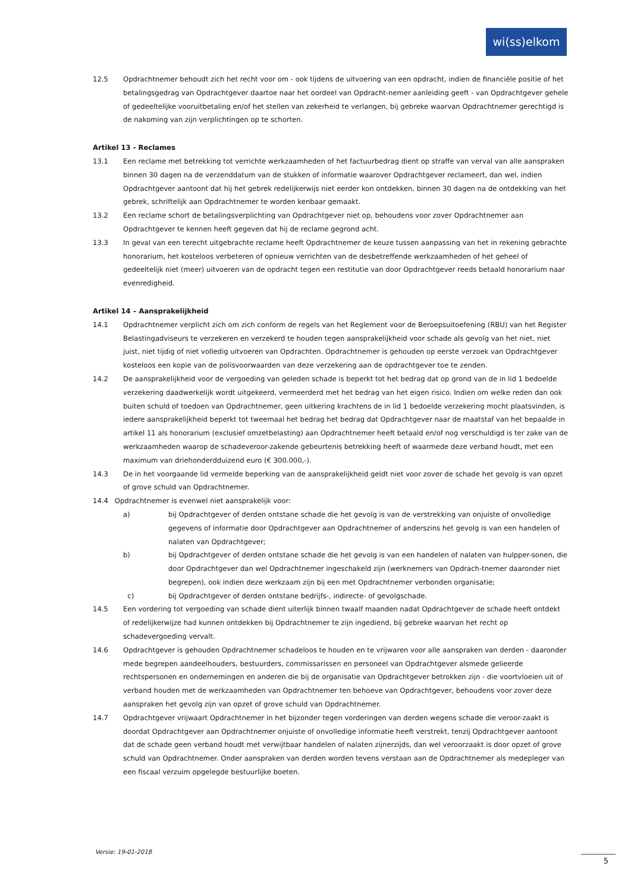wi(ss)elkom
12.5 Opdrachtnemer behoudt zich het recht voor om - ook tijdens de uitvoering van een opdracht, indien de financiële positie of het betalingsgedrag van Opdrachtgever daartoe naar het oordeel van Opdracht-nemer aanleiding geeft - van Opdrachtgever gehele of gedeeltelijke vooruitbetaling en/of het stellen van zekerheid te verlangen, bij gebreke waarvan Opdrachtnemer gerechtigd is de nakoming van zijn verplichtingen op te schorten.
Artikel 13 - Reclames
13.1 Een reclame met betrekking tot verrichte werkzaamheden of het factuurbedrag dient op straffe van verval van alle aanspraken binnen 30 dagen na de verzenddatum van de stukken of informatie waarover Opdrachtgever reclameert, dan wel, indien Opdrachtgever aantoont dat hij het gebrek redelijkerwijs niet eerder kon ontdekken, binnen 30 dagen na de ontdekking van het gebrek, schriftelijk aan Opdrachtnemer te worden kenbaar gemaakt.
13.2 Een reclame schort de betalingsverplichting van Opdrachtgever niet op, behoudens voor zover Opdrachtnemer aan Opdrachtgever te kennen heeft gegeven dat hij de reclame gegrond acht.
13.3 In geval van een terecht uitgebrachte reclame heeft Opdrachtnemer de keuze tussen aanpassing van het in rekening gebrachte honorarium, het kosteloos verbeteren of opnieuw verrichten van de desbetreffende werkzaamheden of het geheel of gedeeltelijk niet (meer) uitvoeren van de opdracht tegen een restitutie van door Opdrachtgever reeds betaald honorarium naar evenredigheid.
Artikel 14 – Aansprakelijkheid
14.1 Opdrachtnemer verplicht zich om zich conform de regels van het Reglement voor de Beroepsuitoefening (RBU) van het Register Belastingadviseurs te verzekeren en verzekerd te houden tegen aansprakelijkheid voor schade als gevolg van het niet, niet juist, niet tijdig of niet volledig uitvoeren van Opdrachten. Opdrachtnemer is gehouden op eerste verzoek van Opdrachtgever kosteloos een kopie van de polisvoorwaarden van deze verzekering aan de opdrachtgever toe te zenden.
14.2 De aansprakelijkheid voor de vergoeding van geleden schade is beperkt tot het bedrag dat op grond van de in lid 1 bedoelde verzekering daadwerkelijk wordt uitgekeerd, vermeerderd met het bedrag van het eigen risico. Indien om welke reden dan ook buiten schuld of toedoen van Opdrachtnemer, geen uitkering krachtens de in lid 1 bedoelde verzekering mocht plaatsvinden, is iedere aansprakelijkheid beperkt tot tweemaal het bedrag het bedrag dat Opdrachtgever naar de maatstaf van het bepaalde in artikel 11 als honorarium (exclusief omzetbelasting) aan Opdrachtnemer heeft betaald en/of nog verschuldigd is ter zake van de werkzaamheden waarop de schadeveroor-zakende gebeurtenis betrekking heeft of waarmede deze verband houdt, met een maximum van driehonderdduizend euro (€ 300.000,-).
14.3 De in het voorgaande lid vermelde beperking van de aansprakelijkheid geldt niet voor zover de schade het gevolg is van opzet of grove schuld van Opdrachtnemer.
14.4 Opdrachtnemer is evenwel niet aansprakelijk voor:
a) bij Opdrachtgever of derden ontstane schade die het gevolg is van de verstrekking van onjuiste of onvolledige gegevens of informatie door Opdrachtgever aan Opdrachtnemer of anderszins het gevolg is van een handelen of nalaten van Opdrachtgever;
b) bij Opdrachtgever of derden ontstane schade die het gevolg is van een handelen of nalaten van hulpper-sonen, die door Opdrachtgever dan wel Opdrachtnemer ingeschakeld zijn (werknemers van Opdrach-tnemer daaronder niet begrepen), ook indien deze werkzaam zijn bij een met Opdrachtnemer verbonden organisatie;
c) bij Opdrachtgever of derden ontstane bedrijfs-, indirecte- of gevolgschade.
14.5 Een vordering tot vergoeding van schade dient uiterlijk binnen twaalf maanden nadat Opdrachtgever de schade heeft ontdekt of redelijkerwijze had kunnen ontdekken bij Opdrachtnemer te zijn ingediend, bij gebreke waarvan het recht op schadevergoeding vervalt.
14.6 Opdrachtgever is gehouden Opdrachtnemer schadeloos te houden en te vrijwaren voor alle aanspraken van derden - daaronder mede begrepen aandeelhouders, bestuurders, commissarissen en personeel van Opdrachtgever alsmede gelieerde rechtspersonen en ondernemingen en anderen die bij de organisatie van Opdrachtgever betrokken zijn - die voortvloeien uit of verband houden met de werkzaamheden van Opdrachtnemer ten behoeve van Opdrachtgever, behoudens voor zover deze aanspraken het gevolg zijn van opzet of grove schuld van Opdrachtnemer.
14.7 Opdrachtgever vrijwaart Opdrachtnemer in het bijzonder tegen vorderingen van derden wegens schade die veroor-zaakt is doordat Opdrachtgever aan Opdrachtnemer onjuiste of onvolledige informatie heeft verstrekt, tenzij Opdrachtgever aantoont dat de schade geen verband houdt met verwijtbaar handelen of nalaten zijnerzijds, dan wel veroorzaakt is door opzet of grove schuld van Opdrachtnemer. Onder aanspraken van derden worden tevens verstaan aan de Opdrachtnemer als medepleger van een fiscaal verzuim opgelegde bestuurlijke boeten.
Versie: 19-01-2018
5